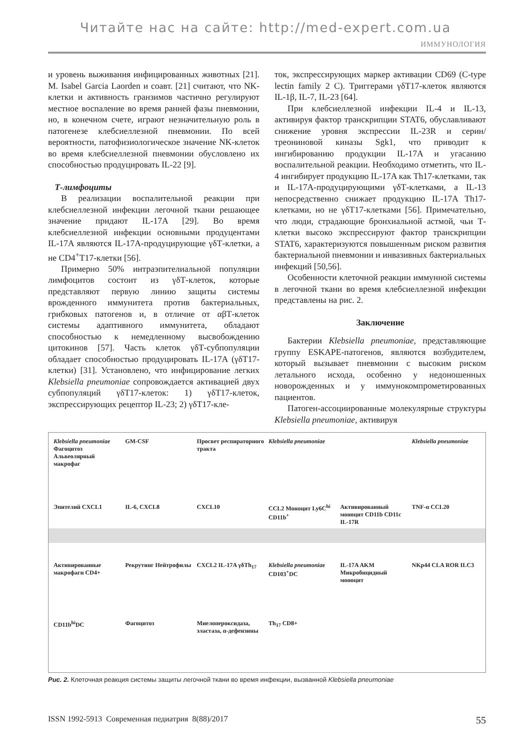Читайте нас на сайте: http://med-expert.com.ua
ИММУНОЛОГИЯ
и уровень выживания инфицированных животных [21]. M. Isabel Garcia Laorden и соавт. [21] считают, что NK-клетки и активность гранзимов частично регулируют местное воспаление во время ранней фазы пневмонии, но, в конечном счете, играют незначительную роль в патогенезе клебсиеллезной пневмонии. По всей вероятности, патофизиологическое значение NK-клеток во время клебсиеллезной пневмонии обусловлено их способностью продуцировать IL-22 [9].
Т-лимфоциты
В реализации воспалительной реакции при клебсиеллезной инфекции легочной ткани решающее значение придают IL-17A [29]. Во время клебсиеллезной инфекции основными продуцентами IL-17A являются IL-17A-продуцирующие γδТ-клетки, а не CD4<sup>+</sup>Т17-клетки [56].
Примерно 50% интраэпителиальной популяции лимфоцитов состоит из γδТ-клеток, которые представляют первую линию защиты системы врожденного иммунитета против бактериальных, грибковых патогенов и, в отличие от αβТ-клеток системы адаптивного иммунитета, обладают способностью к немедленному высвобождению цитокинов [57]. Часть клеток γδТ-субпопуляции обладает способностью продуцировать IL-17A (γδТ17-клетки) [31]. Установлено, что инфицирование легких Klebsiella pneumoniae сопровождается активацией двух субпопуляций γδТ17-клеток: 1) γδТ17-клеток, экспрессирующих рецептор IL-23; 2) γδТ17-кле-
ток, экспрессирующих маркер активации CD69 (C-type lectin family 2 C). Триггерами γδТ17-клеток являются IL-1β, IL-7, IL-23 [64].
При клебсиеллезной инфекции IL-4 и IL-13, активируя фактор транскрипции STAT6, обуславливают снижение уровня экспрессии IL-23R и серин/треониновой киназы Sgk1, что приводит к ингибированию продукции IL-17A и угасанию воспалительной реакции. Необходимо отметить, что IL-4 ингибирует продукцию IL-17A как Th17-клетками, так и IL-17A-продуцирующими γδТ-клетками, а IL-13 непосредственно снижает продукцию IL-17A Th17-клетками, но не γδТ17-клетками [56]. Примечательно, что люди, страдающие бронхиальной астмой, чьи Т-клетки высоко экспрессируют фактор транскрипции STAT6, характеризуются повышенным риском развития бактериальной пневмонии и инвазивных бактериальных инфекций [50,56].
Особенности клеточной реакции иммунной системы в легочной ткани во время клебсиеллезной инфекции представлены на рис. 2.
Заключение
Бактерии Klebsiella pneumoniae, представляющие группу ESKAPE-патогенов, являются возбудителем, который вызывает пневмонии с высоким риском летального исхода, особенно у недоношенных новорожденных и у иммунокомпрометированных пациентов.
Патоген-ассоциированные молекулярные структуры Klebsiella pneumoniae, активируя
Klebsiella pneumoniae Фагоцитоз Альвеолярный макрофаг GM-CSF Просвет респираторного тракта Klebsiella pneumoniae Klebsiella pneumoniae Эпителий CXCL1 IL-6, CXCL8 CXCL10 CCL2 Моноцит Ly6C<sup>hi</sup> CD11b<sup>+</sup> Активированный моноцит CD11b CD11c IL-17R TNF-α CCL20 Активированные макрофаги CD4+ Рекрутинг Нейтрофилы CXCL2 IL-17A γδTh<sub>17</sub> Klebsiella pneumoniae CD103<sup>+</sup>DC IL-17A AKM Микробицидный моноцит NKp44 CLA ROR ILC3 CD11b<sup>hi</sup>DC Фагоцитоз Миелопероксидаза, эластаза, α-дефензины Th<sub>17</sub> CD8+
Рис. 2. Клеточная реакция системы защиты легочной ткани во время инфекции, вызванной Klebsiella pneumoniae
ISSN 1992-5913 Современная педиатрия 8(88)/2017 55